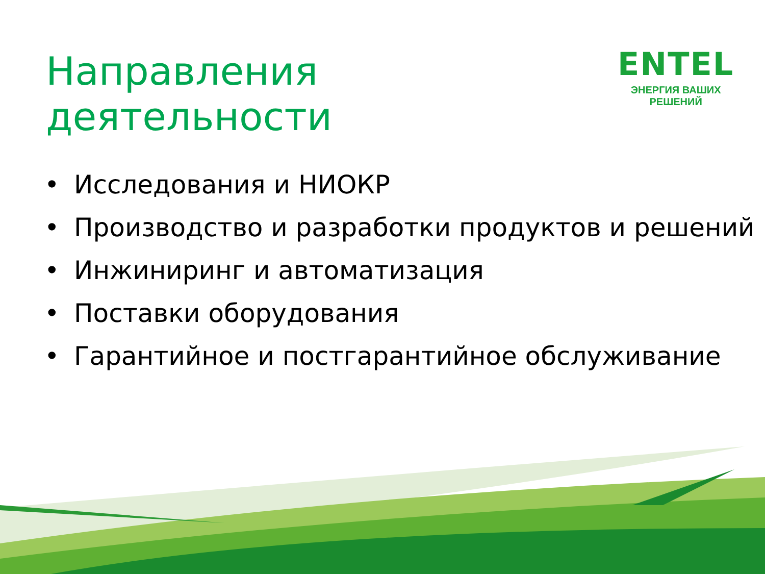Направления деятельности
ENTEL
ЭНЕРГИЯ ВАШИХ РЕШЕНИЙ
• Исследования и НИОКР
• Производство и разработки продуктов и решений
• Инжиниринг и автоматизация
• Поставки оборудования
• Гарантийное и постгарантийное обслуживание